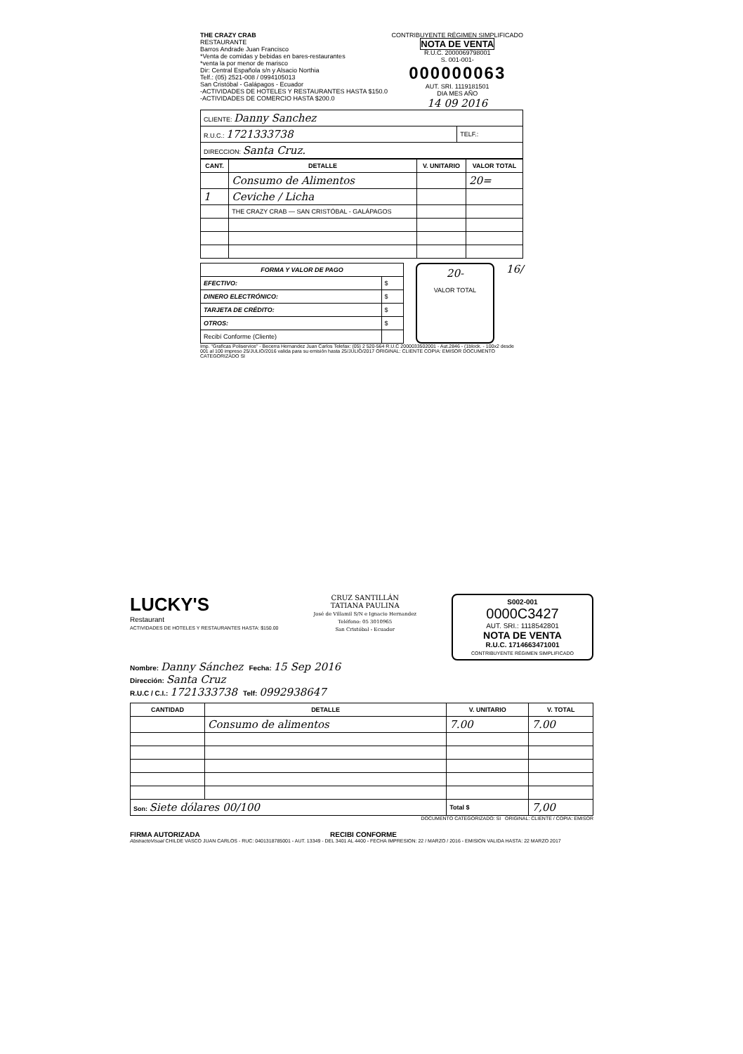THE CRAZY CRAB
RESTAURANTE
Barros Andrade Juan Francisco
*Venta de comidas y bebidas en bares-restaurantes
*venta la por menor de marisco
Dir: Central Española s/n y Alsacio Northia
Telf.: (05) 2521-008 / 0994105013
San Cristóbal - Galápagos - Ecuador
-ACTIVIDADES DE HOTELES Y RESTAURANTES HASTA $150.0
-ACTIVIDADES DE COMERCIO HASTA $200.0
CONTRIBUYENTE RÉGIMEN SIMPLIFICADO
NOTA DE VENTA
R.U.C. 2000069798001
S. 001-001-
000000063
AUT. SRI. 1119181501
DIA MES AÑO
14 09 2016
| CLIENTE: Danny Sanchez | |
| R.U.C.: 1721333738 | TELF.: |
| DIRECCION: Santa Cruz. | |
| CANT. | DETALLE | V. UNITARIO | VALOR TOTAL |
| --- | --- | --- | --- |
| | Consumo de Alimentos | | 20= |
| 1 | Ceviche / Licha | | |
| | THE CRAZY CRAB — SAN CRISTÓBAL - GALÁPAGOS | | |
| FORMA Y VALOR DE PAGO | |
| --- | --- |
| EFECTIVO: | $ |
| DINERO ELECTRÓNICO: | $ |
| TARJETA DE CRÉDITO: | $ |
| OTROS: | $ |
| Recibí Conforme (Cliente) | |
20-
VALOR TOTAL
16/
Imp. "Graficas Poliservice" - Becerra Hernandez Juan Carlos Telefax: (05) 2 520-564 R.U.C 2000033502001 - Aut.2846 - (1block. - 100x2 desde 001 al 100 impreso 25/JULIO/2016 valida para su emisión hasta 25/JULIO/2017 ORIGINAL: CLIENTE COPIA: EMISOR DOCUMENTO CATEGORIZADO SI
LUCKY'S
Restaurant
ACTIVIDADES DE HOTELES Y RESTAURANTES HASTA: $150.00
CRUZ SANTILLÁN
TATIANA PAULINA
José de Villamil S/N e Ignacio Hernandez
Teléfono: 05 3010965
San Cristóbal - Ecuador
S002-001
0000C3427
AUT. SRI.: 1118542801
NOTA DE VENTA
R.U.C. 1714663471001
CONTRIBUYENTE RÉGIMEN SIMPLIFICADO
Nombre: Danny Sánchez Fecha: 15 Sep 2016
Dirección: Santa Cruz
R.U.C / C.I.: 1721333738 Telf: 0992938647
| CANTIDAD | DETALLE | V. UNITARIO | V. TOTAL |
| --- | --- | --- | --- |
| | Consumo de alimentos | 7.00 | 7.00 |
| Son: Siete dólares 00/100 | | Total $ | 7,00 |
DOCUMENTO CATEGORIZADO: SI ORIGINAL: CLIENTE / COPIA: EMISOR
FIRMA AUTORIZADA RECIBI CONFORME
AbstractoVisual CHILDE VASCO JUAN CARLOS - RUC: 0401318785001 - AUT. 13349 - DEL 3401 AL 4400 - FECHA IMPRESION: 22 / MARZO / 2016 - EMISION VALIDA HASTA: 22 MARZO 2017